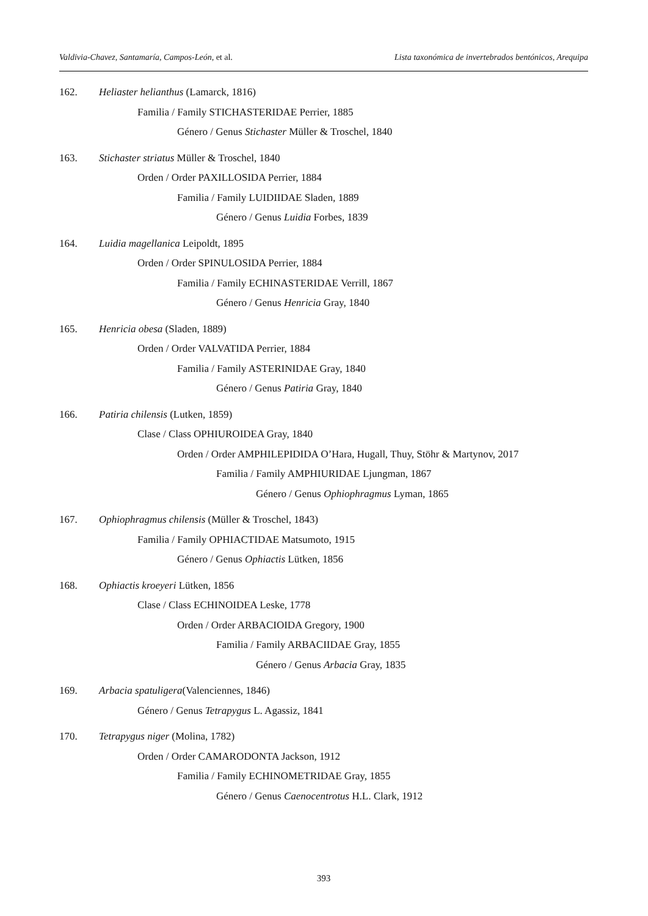Valdivia-Chavez, Santamaría, Campos-León, et al.
Lista taxonómica de invertebrados bentónicos, Arequipa
162. Heliaster helianthus (Lamarck, 1816)
Familia / Family STICHASTERIDAE Perrier, 1885
Género / Genus Stichaster Müller & Troschel, 1840
163. Stichaster striatus Müller & Troschel, 1840
Orden / Order PAXILLOSIDA Perrier, 1884
Familia / Family LUIDIIDAE Sladen, 1889
Género / Genus Luidia Forbes, 1839
164. Luidia magellanica Leipoldt, 1895
Orden / Order SPINULOSIDA Perrier, 1884
Familia / Family ECHINASTERIDAE Verrill, 1867
Género / Genus Henricia Gray, 1840
165. Henricia obesa (Sladen, 1889)
Orden / Order VALVATIDA Perrier, 1884
Familia / Family ASTERINIDAE Gray, 1840
Género / Genus Patiria Gray, 1840
166. Patiria chilensis (Lutken, 1859)
Clase / Class OPHIUROIDEA Gray, 1840
Orden / Order AMPHILEPIDIDA O’Hara, Hugall, Thuy, Stöhr & Martynov, 2017
Familia / Family AMPHIURIDAE Ljungman, 1867
Género / Genus Ophiophragmus Lyman, 1865
167. Ophiophragmus chilensis (Müller & Troschel, 1843)
Familia / Family OPHIACTIDAE Matsumoto, 1915
Género / Genus Ophiactis Lütken, 1856
168. Ophiactis kroeyeri Lütken, 1856
Clase / Class ECHINOIDEA Leske, 1778
Orden / Order ARBACIOIDA Gregory, 1900
Familia / Family ARBACIIDAE Gray, 1855
Género / Genus Arbacia Gray, 1835
169. Arbacia spatuligera(Valenciennes, 1846)
Género / Genus Tetrapygus L. Agassiz, 1841
170. Tetrapygus niger (Molina, 1782)
Orden / Order CAMARODONTA Jackson, 1912
Familia / Family ECHINOMETRIDAE Gray, 1855
Género / Genus Caenocentrotus H.L. Clark, 1912
393